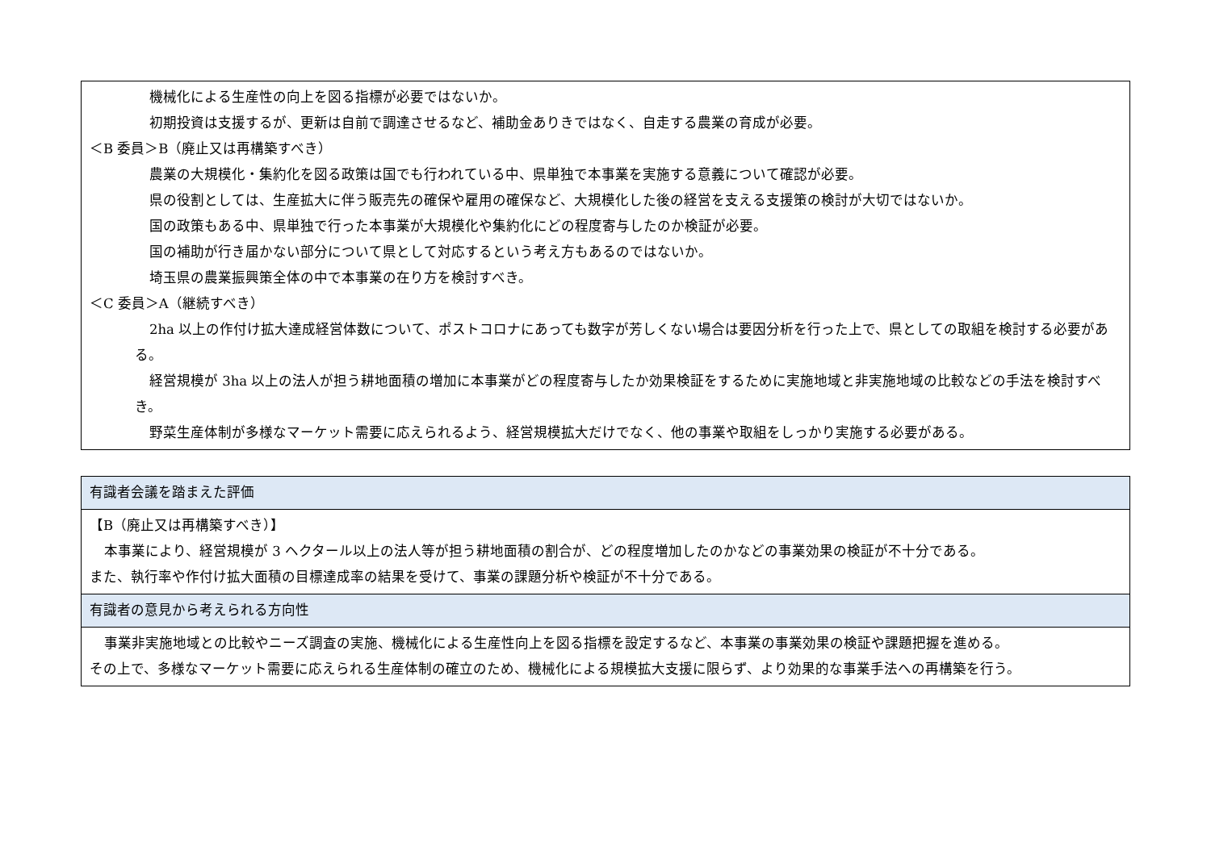| 機械化による生産性の向上を図る指標が必要ではないか。 初期投資は支援するが、更新は自前で調達させるなど、補助金ありきではなく、自走する農業の育成が必要。 ＜B 委員＞B（廃止又は再構築すべき） 農業の大規模化・集約化を図る政策は国でも行われている中、県単独で本事業を実施する意義について確認が必要。 県の役割としては、生産拡大に伴う販売先の確保や雇用の確保など、大規模化した後の経営を支える支援策の検討が大切ではないか。 国の政策もある中、県単独で行った本事業が大規模化や集約化にどの程度寄与したのか検証が必要。 国の補助が行き届かない部分について県として対応するという考え方もあるのではないか。 埼玉県の農業振興策全体の中で本事業の在り方を検討すべき。 ＜C 委員＞A（継続すべき） 2ha 以上の作付け拡大達成経営体数について、ポストコロナにあっても数字が芳しくない場合は要因分析を行った上で、県としての取組を検討する必要がある。 経営規模が 3ha 以上の法人が担う耕地面積の増加に本事業がどの程度寄与したか効果検証をするために実施地域と非実施地域の比較などの手法を検討すべき。 野菜生産体制が多様なマーケット需要に応えられるよう、経営規模拡大だけでなく、他の事業や取組をしっかり実施する必要がある。 |
| 有識者会議を踏まえた評価 |
| --- |
| 【B（廃止又は再構築すべき）】 本事業により、経営規模が 3 ヘクタール以上の法人等が担う耕地面積の割合が、どの程度増加したのかなどの事業効果の検証が不十分である。 また、執行率や作付け拡大面積の目標達成率の結果を受けて、事業の課題分析や検証が不十分である。 |
| 有識者の意見から考えられる方向性 |
| 事業非実施地域との比較やニーズ調査の実施、機械化による生産性向上を図る指標を設定するなど、本事業の事業効果の検証や課題把握を進める。 その上で、多様なマーケット需要に応えられる生産体制の確立のため、機械化による規模拡大支援に限らず、より効果的な事業手法への再構築を行う。 |